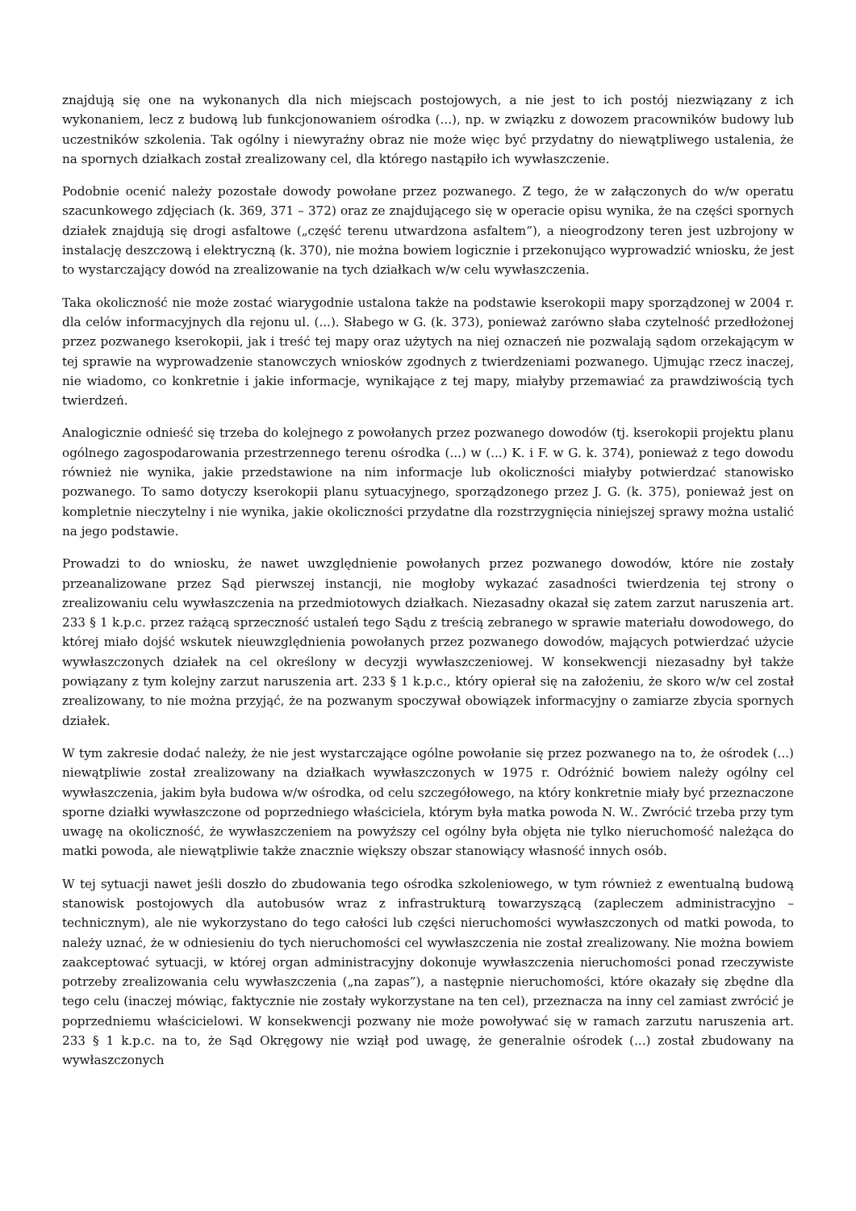znajdują się one na wykonanych dla nich miejscach postojowych, a nie jest to ich postój niezwiązany z ich wykonaniem, lecz z budową lub funkcjonowaniem ośrodka (...), np. w związku z dowozem pracowników budowy lub uczestników szkolenia. Tak ogólny i niewyraźny obraz nie może więc być przydatny do niewątpliwego ustalenia, że na spornych działkach został zrealizowany cel, dla którego nastąpiło ich wywłaszczenie.
Podobnie ocenić należy pozostałe dowody powołane przez pozwanego. Z tego, że w załączonych do w/w operatu szacunkowego zdjęciach (k. 369, 371 – 372) oraz ze znajdującego się w operacie opisu wynika, że na części spornych działek znajdują się drogi asfaltowe („część terenu utwardzona asfaltem”), a nieogrodzony teren jest uzbrojony w instalację deszczową i elektryczną (k. 370), nie można bowiem logicznie i przekonująco wyprowadzić wniosku, że jest to wystarczający dowód na zrealizowanie na tych działkach w/w celu wywłaszczenia.
Taka okoliczność nie może zostać wiarygodnie ustalona także na podstawie kserokopii mapy sporządzonej w 2004 r. dla celów informacyjnych dla rejonu ul. (...). Słabego w G. (k. 373), ponieważ zarówno słaba czytelność przedłożonej przez pozwanego kserokopii, jak i treść tej mapy oraz użytych na niej oznaczeń nie pozwalają sądom orzekającym w tej sprawie na wyprowadzenie stanowczych wniosków zgodnych z twierdzeniami pozwanego. Ujmując rzecz inaczej, nie wiadomo, co konkretnie i jakie informacje, wynikające z tej mapy, miałyby przemawiać za prawdziwością tych twierdzeń.
Analogicznie odnieść się trzeba do kolejnego z powołanych przez pozwanego dowodów (tj. kserokopii projektu planu ogólnego zagospodarowania przestrzennego terenu ośrodka (...) w (...) K. i F. w G. k. 374), ponieważ z tego dowodu również nie wynika, jakie przedstawione na nim informacje lub okoliczności miałyby potwierdzać stanowisko pozwanego. To samo dotyczy kserokopii planu sytuacyjnego, sporządzonego przez J. G. (k. 375), ponieważ jest on kompletnie nieczytelny i nie wynika, jakie okoliczności przydatne dla rozstrzygnięcia niniejszej sprawy można ustalić na jego podstawie.
Prowadzi to do wniosku, że nawet uwzględnienie powołanych przez pozwanego dowodów, które nie zostały przeanalizowane przez Sąd pierwszej instancji, nie mogłoby wykazać zasadności twierdzenia tej strony o zrealizowaniu celu wywłaszczenia na przedmiotowych działkach. Niezasadny okazał się zatem zarzut naruszenia art. 233 § 1 k.p.c. przez rażącą sprzeczność ustaleń tego Sądu z treścią zebranego w sprawie materiału dowodowego, do której miało dojść wskutek nieuwzględnienia powołanych przez pozwanego dowodów, mających potwierdzać użycie wywłaszczonych działek na cel określony w decyzji wywłaszczeniowej. W konsekwencji niezasadny był także powiązany z tym kolejny zarzut naruszenia art. 233 § 1 k.p.c., który opierał się na założeniu, że skoro w/w cel został zrealizowany, to nie można przyjąć, że na pozwanym spoczywał obowiązek informacyjny o zamiarze zbycia spornych działek.
W tym zakresie dodać należy, że nie jest wystarczające ogólne powołanie się przez pozwanego na to, że ośrodek (...) niewątpliwie został zrealizowany na działkach wywłaszczonych w 1975 r. Odróżnić bowiem należy ogólny cel wywłaszczenia, jakim była budowa w/w ośrodka, od celu szczegółowego, na który konkretnie miały być przeznaczone sporne działki wywłaszczone od poprzedniego właściciela, którym była matka powoda N. W.. Zwrócić trzeba przy tym uwagę na okoliczność, że wywłaszczeniem na powyższy cel ogólny była objęta nie tylko nieruchomość należąca do matki powoda, ale niewątpliwie także znacznie większy obszar stanowiący własność innych osób.
W tej sytuacji nawet jeśli doszło do zbudowania tego ośrodka szkoleniowego, w tym również z ewentualną budową stanowisk postojowych dla autobusów wraz z infrastrukturą towarzyszącą (zapleczem administracyjno – technicznym), ale nie wykorzystano do tego całości lub części nieruchomości wywłaszczonych od matki powoda, to należy uznać, że w odniesieniu do tych nieruchomości cel wywłaszczenia nie został zrealizowany. Nie można bowiem zaakceptować sytuacji, w której organ administracyjny dokonuje wywłaszczenia nieruchomości ponad rzeczywiste potrzeby zrealizowania celu wywłaszczenia („na zapas”), a następnie nieruchomości, które okazały się zbędne dla tego celu (inaczej mówiąc, faktycznie nie zostały wykorzystane na ten cel), przeznacza na inny cel zamiast zwrócić je poprzedniemu właścicielowi. W konsekwencji pozwany nie może powoływać się w ramach zarzutu naruszenia art. 233 § 1 k.p.c. na to, że Sąd Okręgowy nie wziął pod uwagę, że generalnie ośrodek (...) został zbudowany na wywłaszczonych